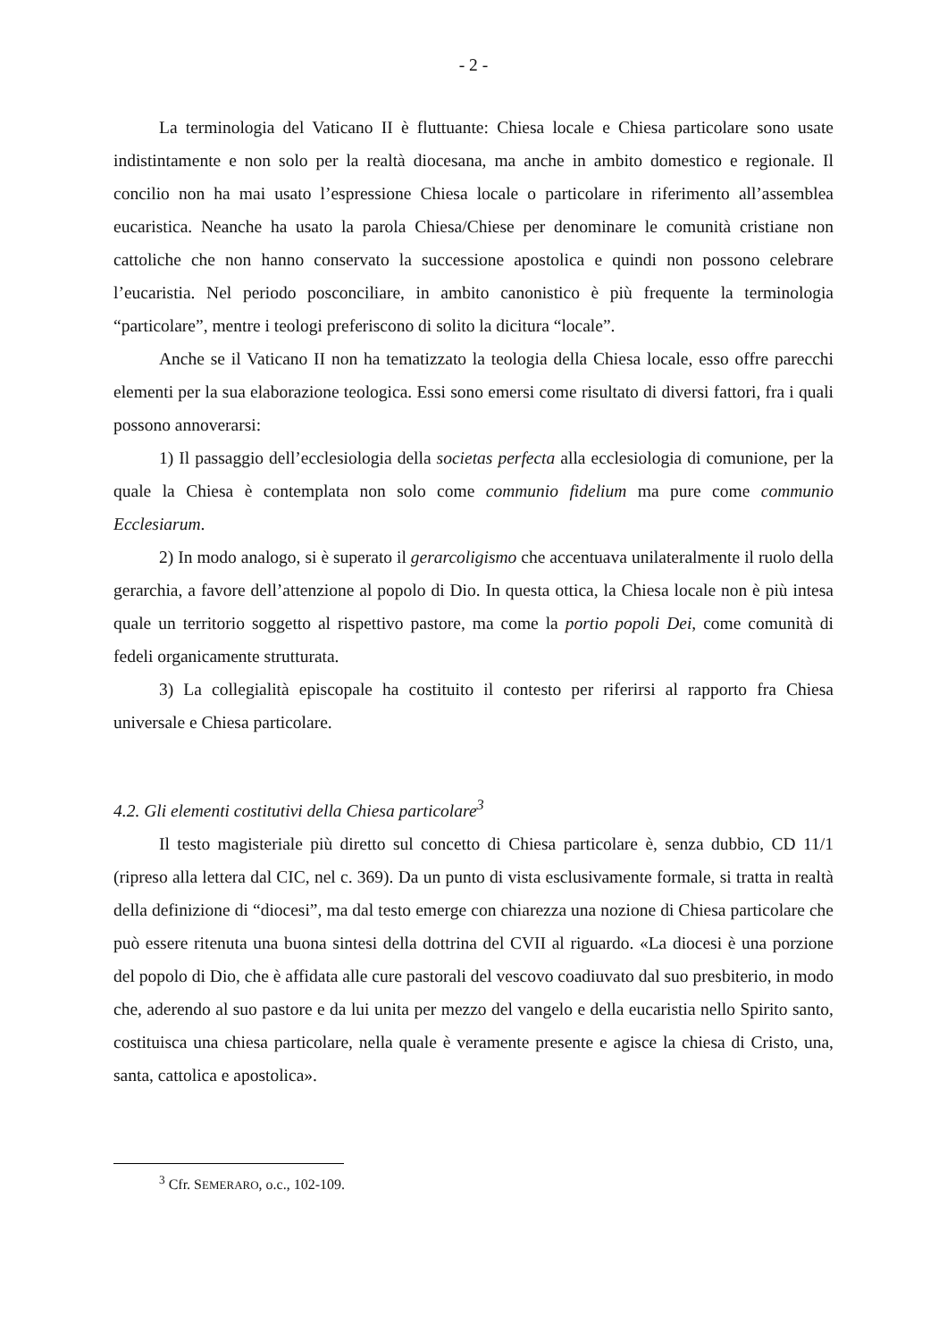- 2 -
La terminologia del Vaticano II è fluttuante: Chiesa locale e Chiesa particolare sono usate indistintamente e non solo per la realtà diocesana, ma anche in ambito domestico e regionale. Il concilio non ha mai usato l’espressione Chiesa locale o particolare in riferimento all’assemblea eucaristica. Neanche ha usato la parola Chiesa/Chiese per denominare le comunità cristiane non cattoliche che non hanno conservato la successione apostolica e quindi non possono celebrare l’eucaristia. Nel periodo posconciliare, in ambito canonistico è più frequente la terminologia “particolare”, mentre i teologi preferiscono di solito la dicitura “locale”.
Anche se il Vaticano II non ha tematizzato la teologia della Chiesa locale, esso offre parecchi elementi per la sua elaborazione teologica. Essi sono emersi come risultato di diversi fattori, fra i quali possono annoverarsi:
1) Il passaggio dell’ecclesiologia della societas perfecta alla ecclesiologia di comunione, per la quale la Chiesa è contemplata non solo come communio fidelium ma pure come communio Ecclesiarum.
2) In modo analogo, si è superato il gerarcoligismo che accentuava unilateralmente il ruolo della gerarchia, a favore dell’attenzione al popolo di Dio. In questa ottica, la Chiesa locale non è più intesa quale un territorio soggetto al rispettivo pastore, ma come la portio popoli Dei, come comunità di fedeli organicamente strutturata.
3) La collegialità episcopale ha costituito il contesto per riferirsi al rapporto fra Chiesa universale e Chiesa particolare.
4.2. Gli elementi costitutivi della Chiesa particolare<sup>3</sup>
Il testo magisteriale più diretto sul concetto di Chiesa particolare è, senza dubbio, CD 11/1 (ripreso alla lettera dal CIC, nel c. 369). Da un punto di vista esclusivamente formale, si tratta in realtà della definizione di “diocesi”, ma dal testo emerge con chiarezza una nozione di Chiesa particolare che può essere ritenuta una buona sintesi della dottrina del CVII al riguardo. «La diocesi è una porzione del popolo di Dio, che è affidata alle cure pastorali del vescovo coadiuvato dal suo presbiterio, in modo che, aderendo al suo pastore e da lui unita per mezzo del vangelo e della eucaristia nello Spirito santo, costituisca una chiesa particolare, nella quale è veramente presente e agisce la chiesa di Cristo, una, santa, cattolica e apostolica».
<sup>3</sup> Cfr. SEMERARO, o.c., 102-109.